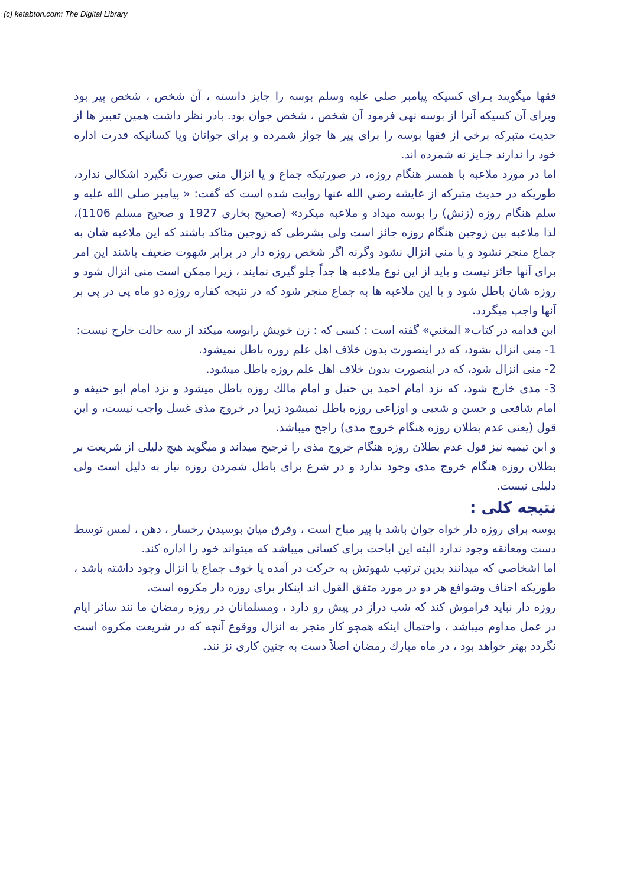(c) ketabton.com: The Digital Library
فقها میگویند بـرای کسیکه پیامبر صلی علیه وسلم بوسه را جایز دانسته ، آن شخص ، شخص پیر بود وبرای آن کسیکه آنرا از بوسه نهی فرمود آن شخص ، شخص جوان بود. بادر نظر داشت همین تعبیر ها از حدیث متبرکه برخی از فقها بوسه را برای پیر ها جواز شمرده و برای جوانان ویا کسانیکه قدرت اداره خود را ندارند جـایز نه شمرده اند.
اما در مورد ملاعبه با همسر هنگام روزه، در صورتیکه جماع و یا انزال منی صورت نگیرد اشکالی ندارد، طوریکه در حدیث متبرکه از عایشه رضي الله عنها روایت شده است که گفت: « پیامبر صلی الله علیه و سلم هنگام روزه (زنش) را بوسه میداد و ملاعبه میکرد» (صحیح بخاری 1927 و صحیح مسلم 1106)، لذا ملاعبه بین زوجین هنگام روزه جائز است ولی بشرطی که زوجین متاکد باشند که این ملاعبه شان به جماع منجر نشود و یا منی انزال نشود وگرنه اگر شخص روزه دار در برابر شهوت ضعیف باشند این امر برای آنها جائز نیست و باید از این نوع ملاعبه ها جداً جلو گیری نمایند ، زیرا ممکن است منی انزال شود و روزه شان باطل شود و یا این ملاعبه ها به جماع منجر شود که در نتیجه کفاره روزه دو ماه پی در پی بر آنها واجب میگردد.
ابن قدامه در کتاب« المغني» گفته است : کسی که : زن خویش رابوسه میکند از سه حالت خارج نیست:
1- منی انزال نشود، که در اینصورت بدون خلاف اهل علم روزه باطل نمیشود.
2- منی انزال شود، که در اینصورت بدون خلاف اهل علم روزه باطل میشود.
3- مذی خارج شود، که نزد امام احمد بن حنبل و امام مالك روزه باطل میشود و نزد امام ابو حنیفه و امام شافعی و حسن و شعبی و اوزاعی روزه باطل نمیشود زیرا در خروج مذی غسل واجب نیست، و این قول (یعنی عدم بطلان روزه هنگام خروج مذی) راجح میباشد.
و ابن تیمیه نیز قول عدم بطلان روزه هنگام خروج مذی را ترجیح میداند و میگوید هیچ دلیلی از شریعت بر بطلان روزه هنگام خروج مذی وجود ندارد و در شرع برای باطل شمردن روزه نیاز به دلیل است ولی دلیلی نیست.
نتیجه کلی :
بوسه برای روزه دار خواه جوان باشد یا پیر مباح است ، وفرق میان بوسیدن رخسار ، دهن ، لمس توسط دست ومعانقه وجود ندارد البته این اباحت برای کسانی میباشد که میتواند خود را اداره کند.
اما اشخاصی که میدانند بدین ترتیب شهوتش به حرکت در آمده یا خوف جماع یا انزال وجود داشته باشد ، طوریکه احناف وشوافع هر دو در مورد متفق القول اند اینکار برای روزه دار مکروه است.
روزه دار نباید فراموش کند که شب دراز در پیش رو دارد ، ومسلمانان در روزه رمضان ما نند سائر ایام در عمل مداوم میباشد ، واحتمال اینکه همچو کار منجر به انزال ووقوع آنچه که در شریعت مکروه است نگردد بهتر خواهد بود ، در ماه مبارك رمضان اصلاً دست به چنین کاری نز نند.